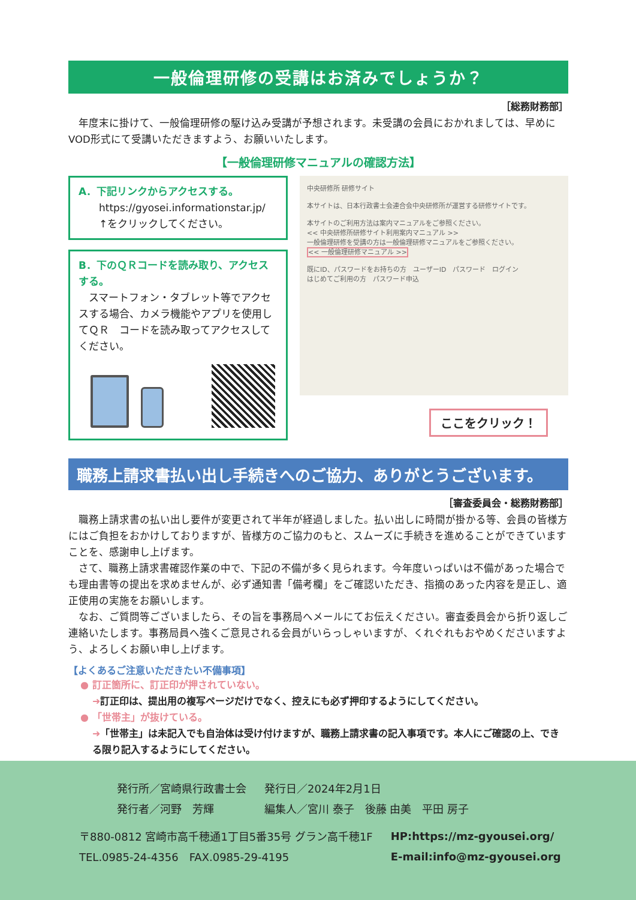一般倫理研修の受講はお済みでしょうか？
［総務財務部］
年度末に掛けて、一般倫理研修の駆け込み受講が予想されます。未受講の会員におかれましては、早めにVOD形式にて受講いただきますよう、お願いいたします。
【一般倫理研修マニュアルの確認方法】
A．下記リンクからアクセスする。
　　https://gyosei.informationstar.jp/
　　↑をクリックしてください。
B．下のＱＲコードを読み取り、アクセスする。
　スマートフォン・タブレット等でアクセスする場合、カメラ機能やアプリを使用してＱＲ　コードを読み取ってアクセスしてください。
中央研修所 研修サイト
本サイトは、日本行政書士会連合会中央研修所が運営する研修サイトです。
本サイトのご利用方法は案内マニュアルをご参照ください。
<< 中央研修所研修サイト利用案内マニュアル >>
一般倫理研修を受講の方は一般倫理研修マニュアルをご参照ください。
<< 一般倫理研修マニュアル >>
既にID、パスワードをお持ちの方　ユーザーID　パスワード　ログイン
はじめてご利用の方　パスワード申込
ここをクリック！
職務上請求書払い出し手続きへのご協力、ありがとうございます。
［審査委員会・総務財務部］
職務上請求書の払い出し要件が変更されて半年が経過しました。払い出しに時間が掛かる等、会員の皆様方にはご負担をおかけしておりますが、皆様方のご協力のもと、スムーズに手続きを進めることができていますことを、感謝申し上げます。
さて、職務上請求書確認作業の中で、下記の不備が多く見られます。今年度いっぱいは不備があった場合でも理由書等の提出を求めませんが、必ず通知書「備考欄」をご確認いただき、指摘のあった内容を是正し、適正使用の実施をお願いします。
なお、ご質問等ございましたら、その旨を事務局へメールにてお伝えください。審査委員会から折り返しご連絡いたします。事務局員へ強くご意見される会員がいらっしゃいますが、くれぐれもおやめくださいますよう、よろしくお願い申し上げます。
【よくあるご注意いただきたい不備事項】
● 訂正箇所に、訂正印が押されていない。
➜訂正印は、提出用の複写ページだけでなく、控えにも必ず押印するようにしてください。
● 「世帯主」が抜けている。
➜「世帯主」は未記入でも自治体は受け付けますが、職務上請求書の記入事項です。本人にご確認の上、できる限り記入するようにしてください。
| 発行所／宮崎県行政書士会 | 発行日／2024年2月1日 |
| 発行者／河野 芳輝 | 編集人／宮川 泰子 後藤 由美 平田 房子 |
| 〒880-0812 宮崎市高千穂通1丁目5番35号 グラン高千穂1F | HP:https://mz-gyousei.org/ |
| TEL.0985-24-4356 FAX.0985-29-4195 | E-mail:info@mz-gyousei.org |